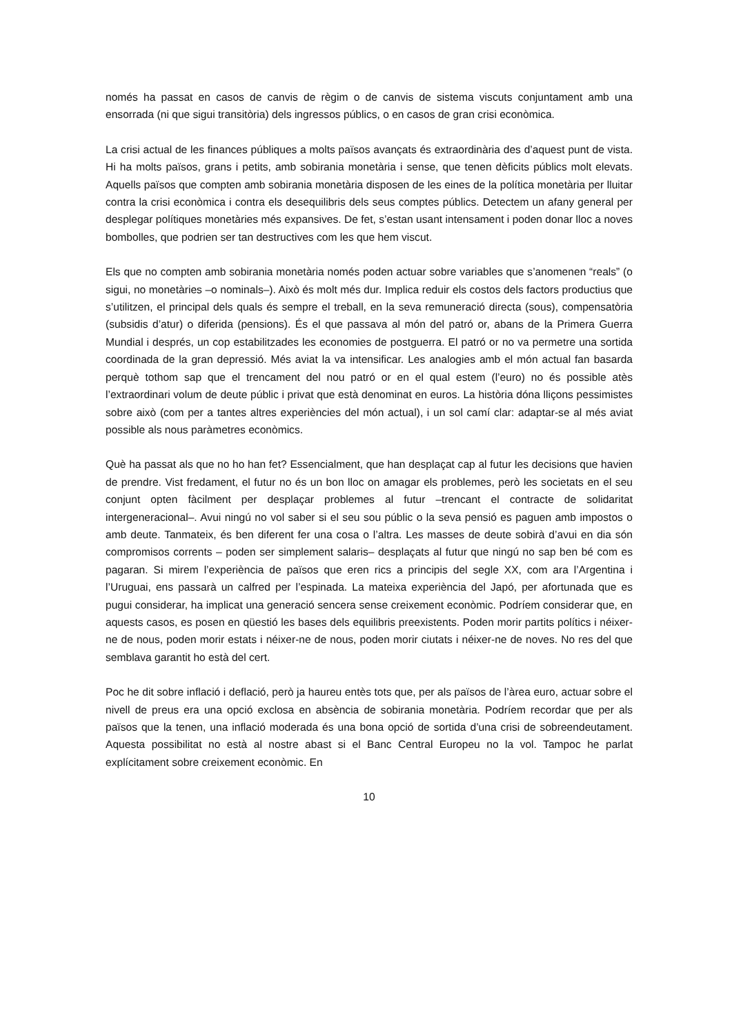només ha passat en casos de canvis de règim o de canvis de sistema viscuts conjuntament amb una ensorrada (ni que sigui transitòria) dels ingressos públics, o en casos de gran crisi econòmica.
La crisi actual de les finances públiques a molts països avançats és extraordinària des d’aquest punt de vista. Hi ha molts països, grans i petits, amb sobirania monetària i sense, que tenen dèficits públics molt elevats. Aquells països que compten amb sobirania monetària disposen de les eines de la política monetària per lluitar contra la crisi econòmica i contra els desequilibris dels seus comptes públics. Detectem un afany general per desplegar polítiques monetàries més expansives. De fet, s’estan usant intensament i poden donar lloc a noves bombolles, que podrien ser tan destructives com les que hem viscut.
Els que no compten amb sobirania monetària només poden actuar sobre variables que s’anomenen “reals” (o sigui, no monetàries –o nominals–). Això és molt més dur. Implica reduir els costos dels factors productius que s’utilitzen, el principal dels quals és sempre el treball, en la seva remuneració directa (sous), compensatòria (subsidis d’atur) o diferida (pensions). És el que passava al món del patró or, abans de la Primera Guerra Mundial i després, un cop estabilitzades les economies de postguerra. El patró or no va permetre una sortida coordinada de la gran depressió. Més aviat la va intensificar. Les analogies amb el món actual fan basarda perquè tothom sap que el trencament del nou patró or en el qual estem (l’euro) no és possible atès l’extraordinari volum de deute públic i privat que està denominat en euros. La història dóna lliçons pessimistes sobre això (com per a tantes altres experiències del món actual), i un sol camí clar: adaptar-se al més aviat possible als nous paràmetres econòmics.
Què ha passat als que no ho han fet? Essencialment, que han desplaçat cap al futur les decisions que havien de prendre. Vist fredament, el futur no és un bon lloc on amagar els problemes, però les societats en el seu conjunt opten fàcilment per desplaçar problemes al futur –trencant el contracte de solidaritat intergeneracional–. Avui ningú no vol saber si el seu sou públic o la seva pensió es paguen amb impostos o amb deute. Tanmateix, és ben diferent fer una cosa o l’altra. Les masses de deute sobirà d’avui en dia són compromisos corrents – poden ser simplement salaris– desplaçats al futur que ningú no sap ben bé com es pagaran. Si mirem l’experiència de països que eren rics a principis del segle XX, com ara l’Argentina i l’Uruguai, ens passarà un calfred per l’espinada. La mateixa experiència del Japó, per afortunada que es pugui considerar, ha implicat una generació sencera sense creixement econòmic. Podríem considerar que, en aquests casos, es posen en qüestió les bases dels equilibris preexistents. Poden morir partits polítics i néixer-ne de nous, poden morir estats i néixer-ne de nous, poden morir ciutats i néixer-ne de noves. No res del que semblava garantit ho està del cert.
Poc he dit sobre inflació i deflació, però ja haureu entès tots que, per als països de l’àrea euro, actuar sobre el nivell de preus era una opció exclosa en absència de sobirania monetària. Podríem recordar que per als països que la tenen, una inflació moderada és una bona opció de sortida d’una crisi de sobreendeutament. Aquesta possibilitat no està al nostre abast si el Banc Central Europeu no la vol. Tampoc he parlat explícitament sobre creixement econòmic. En
10